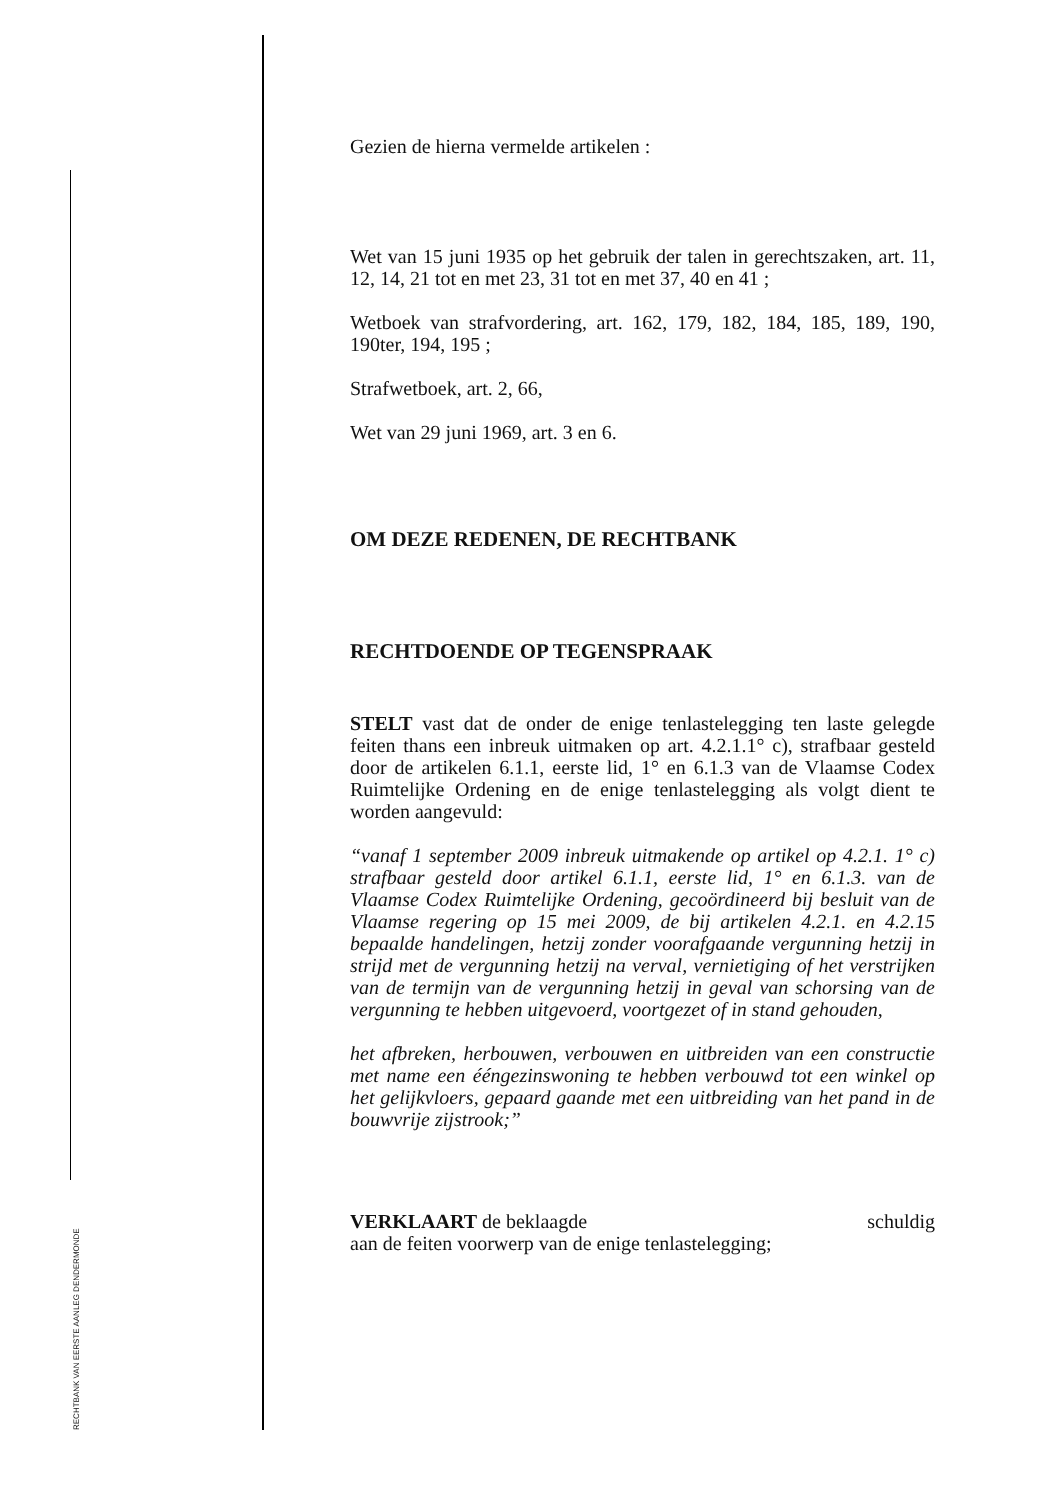RECHTBANK VAN EERSTE AANLEG DENDERMONDE
Gezien de hierna vermelde artikelen :
Wet van 15 juni 1935 op het gebruik der talen in gerechtszaken, art. 11, 12, 14, 21 tot en met 23, 31 tot en met 37, 40 en 41 ;
Wetboek van strafvordering, art. 162, 179, 182, 184, 185, 189, 190, 190ter, 194, 195 ;
Strafwetboek, art. 2, 66,
Wet van 29 juni 1969, art. 3 en 6.
OM DEZE REDENEN, DE RECHTBANK
RECHTDOENDE OP TEGENSPRAAK
STELT vast dat de onder de enige tenlastelegging ten laste gelegde feiten thans een inbreuk uitmaken op art. 4.2.1.1° c), strafbaar gesteld door de artikelen 6.1.1, eerste lid, 1° en 6.1.3 van de Vlaamse Codex Ruimtelijke Ordening en de enige tenlastelegging als volgt dient te worden aangevuld:
“vanaf 1 september 2009 inbreuk uitmakende op artikel op 4.2.1. 1° c) strafbaar gesteld door artikel 6.1.1, eerste lid, 1° en 6.1.3. van de Vlaamse Codex Ruimtelijke Ordening, gecoördineerd bij besluit van de Vlaamse regering op 15 mei 2009, de bij artikelen 4.2.1. en 4.2.15 bepaalde handelingen, hetzij zonder voorafgaande vergunning hetzij in strijd met de vergunning hetzij na verval, vernietiging of het verstrijken van de termijn van de vergunning hetzij in geval van schorsing van de vergunning te hebben uitgevoerd, voortgezet of in stand gehouden,
het afbreken, herbouwen, verbouwen en uitbreiden van een constructie met name een ééngezinswoning te hebben verbouwd tot een winkel op het gelijkvloers, gepaard gaande met een uitbreiding van het pand in de bouwvrije zijstrook;”
VERKLAART de beklaagde schuldig
aan de feiten voorwerp van de enige tenlastelegging;